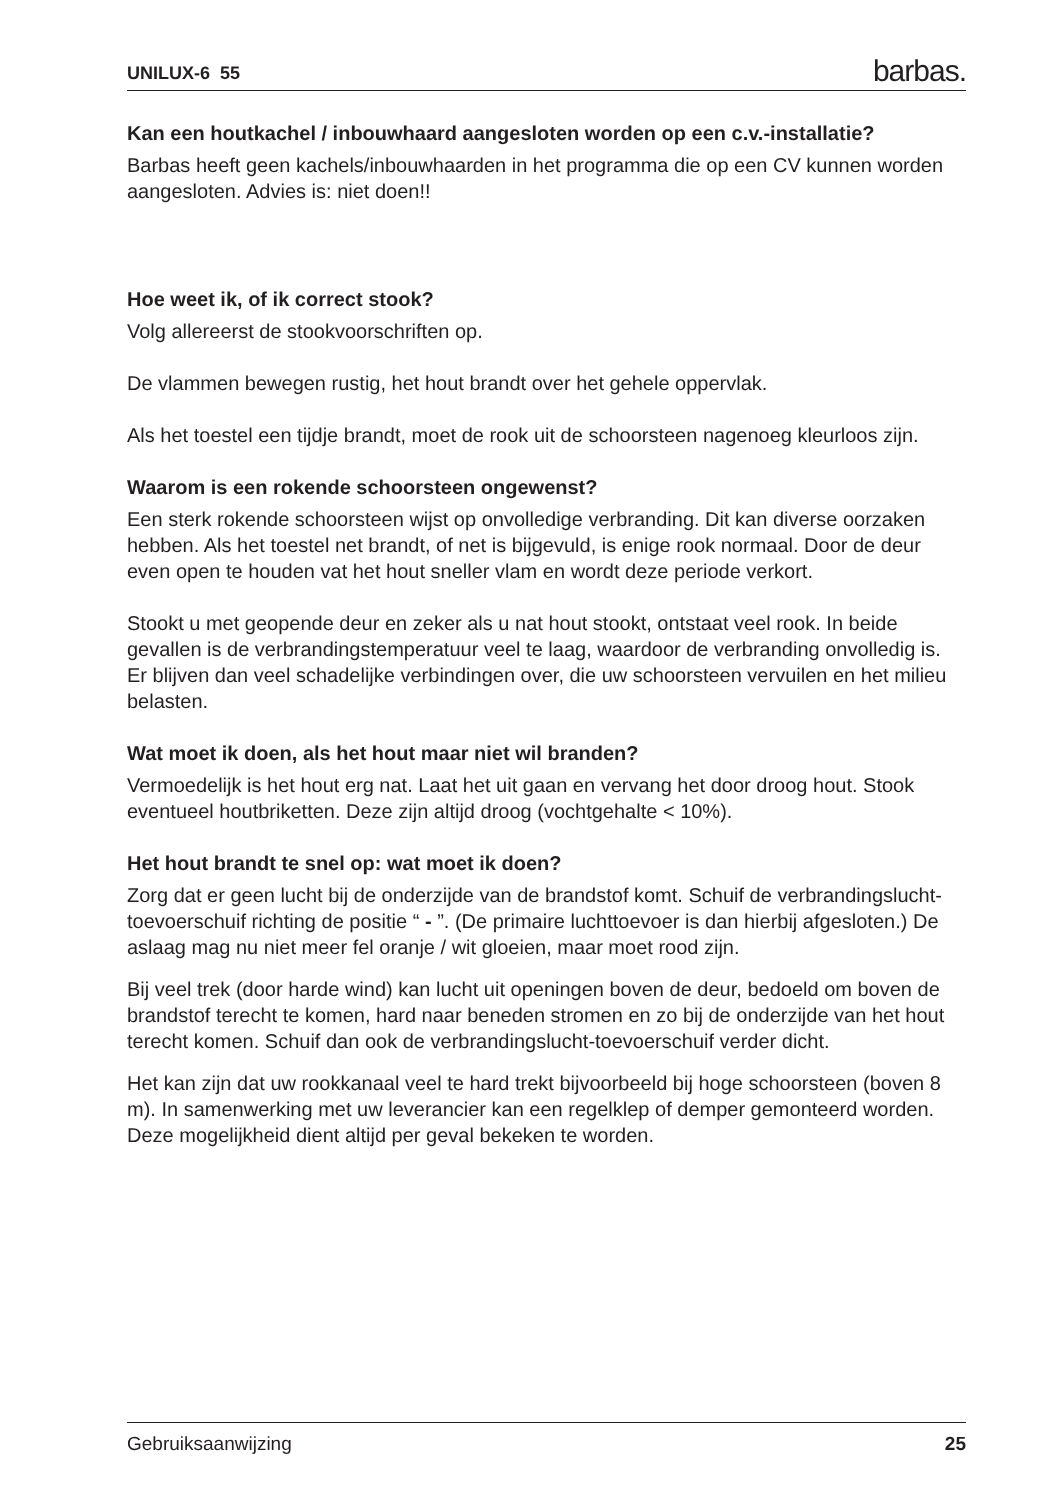UNILUX-6 55 barbas.
Kan een houtkachel / inbouwhaard aangesloten worden op een c.v.-installatie?
Barbas heeft geen kachels/inbouwhaarden in het programma die op een CV kunnen worden aangesloten. Advies is: niet doen!!
Hoe weet ik, of ik correct stook?
Volg allereerst de stookvoorschriften op.
De vlammen bewegen rustig, het hout brandt over het gehele oppervlak.
Als het toestel een tijdje brandt, moet de rook uit de schoorsteen nagenoeg kleurloos zijn.
Waarom is een rokende schoorsteen ongewenst?
Een sterk rokende schoorsteen wijst op onvolledige verbranding. Dit kan diverse oorzaken hebben. Als het toestel net brandt, of net is bijgevuld, is enige rook normaal. Door de deur even open te houden vat het hout sneller vlam en wordt deze periode verkort.
Stookt u met geopende deur en zeker als u nat hout stookt, ontstaat veel rook. In beide gevallen is de verbrandingstemperatuur veel te laag, waardoor de verbranding onvolledig is. Er blijven dan veel schadelijke verbindingen over, die uw schoorsteen vervuilen en het milieu belasten.
Wat moet ik doen, als het hout maar niet wil branden?
Vermoedelijk is het hout erg nat. Laat het uit gaan en vervang het door droog hout. Stook eventueel houtbriketten. Deze zijn altijd droog (vochtgehalte < 10%).
Het hout brandt te snel op: wat moet ik doen?
Zorg dat er geen lucht bij de onderzijde van de brandstof komt. Schuif de verbrandingslucht-toevoerschuif richting de positie “ - ”. (De primaire luchttoevoer is dan hierbij afgesloten.) De aslaag mag nu niet meer fel oranje / wit gloeien, maar moet rood zijn.
Bij veel trek (door harde wind) kan lucht uit openingen boven de deur, bedoeld om boven de brandstof terecht te komen, hard naar beneden stromen en zo bij de onderzijde van het hout terecht komen. Schuif dan ook de verbrandingslucht-toevoerschuif verder dicht.
Het kan zijn dat uw rookkanaal veel te hard trekt bijvoorbeeld bij hoge schoorsteen (boven 8 m). In samenwerking met uw leverancier kan een regelklep of demper gemonteerd worden. Deze mogelijkheid dient altijd per geval bekeken te worden.
Gebruiksaanwijzing 25